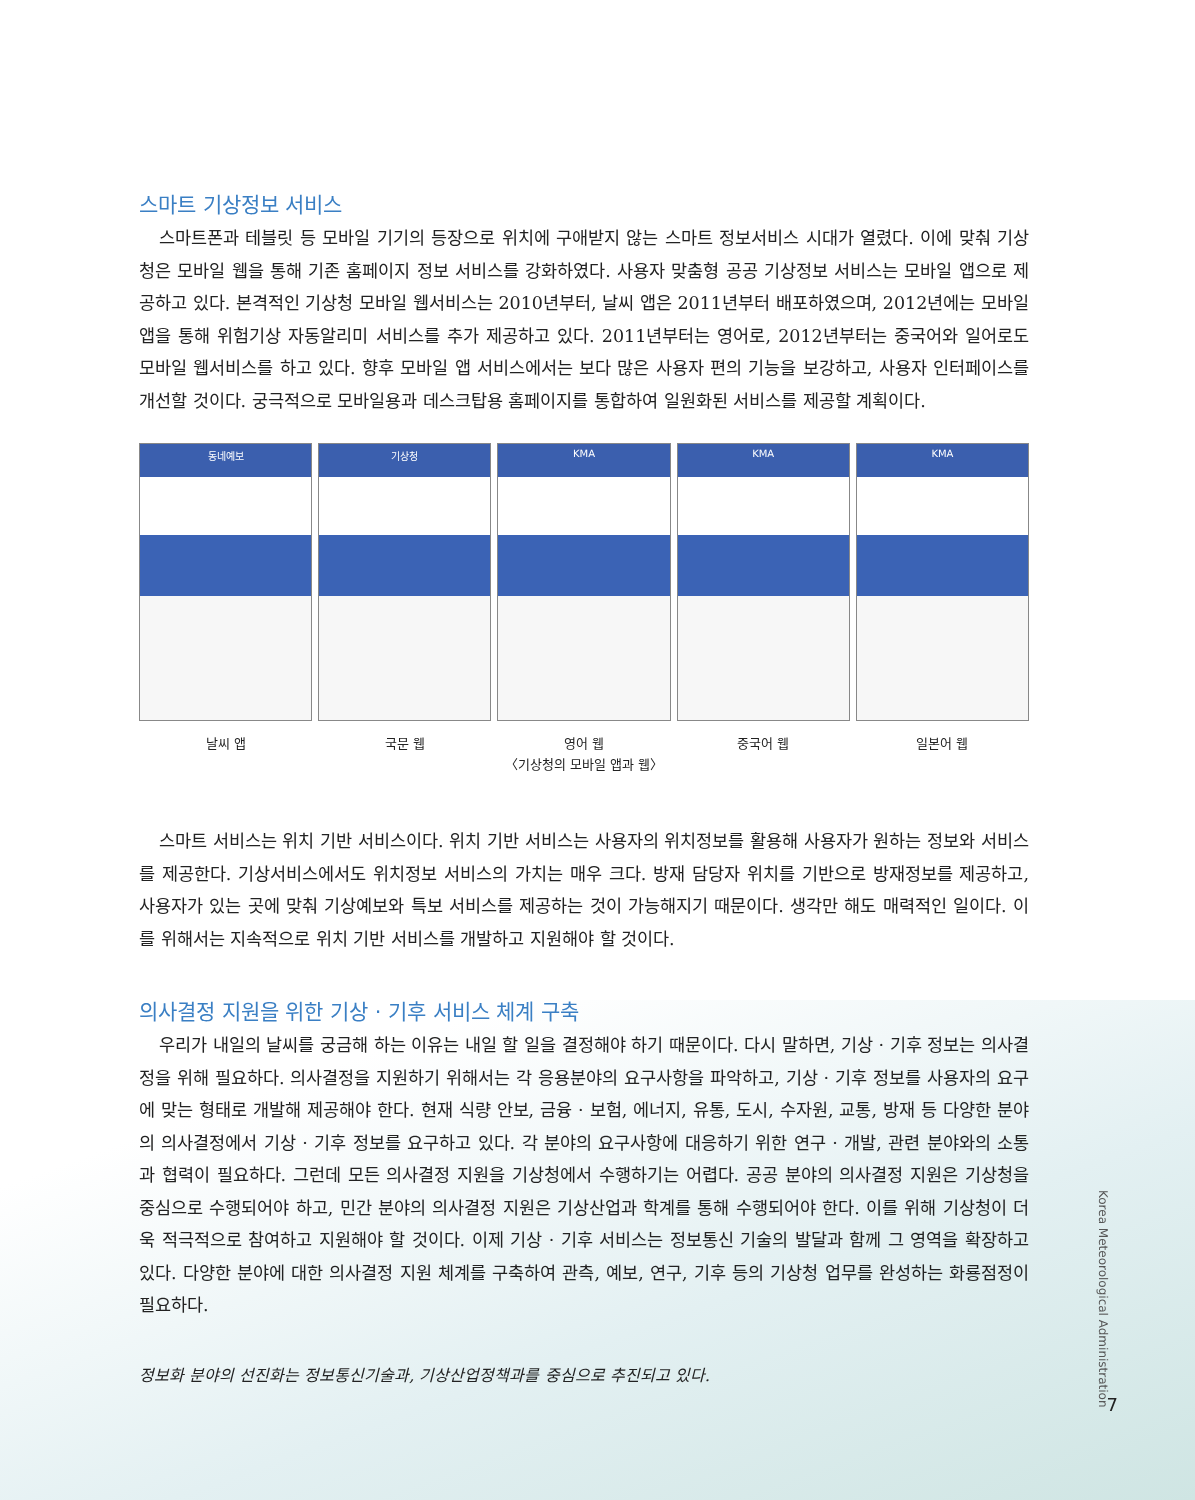스마트 기상정보 서비스
스마트폰과 테블릿 등 모바일 기기의 등장으로 위치에 구애받지 않는 스마트 정보서비스 시대가 열렸다. 이에 맞춰 기상청은 모바일 웹을 통해 기존 홈페이지 정보 서비스를 강화하였다. 사용자 맞춤형 공공 기상정보 서비스는 모바일 앱으로 제공하고 있다. 본격적인 기상청 모바일 웹서비스는 2010년부터, 날씨 앱은 2011년부터 배포하였으며, 2012년에는 모바일 앱을 통해 위험기상 자동알리미 서비스를 추가 제공하고 있다. 2011년부터는 영어로, 2012년부터는 중국어와 일어로도 모바일 웹서비스를 하고 있다. 향후 모바일 앱 서비스에서는 보다 많은 사용자 편의 기능을 보강하고, 사용자 인터페이스를 개선할 것이다. 궁극적으로 모바일용과 데스크탑용 홈페이지를 통합하여 일원화된 서비스를 제공할 계획이다.
동네예보
날씨 앱
기상청
국문 웹
KMA
영어 웹
KMA
중국어 웹
KMA
일본어 웹
〈기상청의 모바일 앱과 웹〉
스마트 서비스는 위치 기반 서비스이다. 위치 기반 서비스는 사용자의 위치정보를 활용해 사용자가 원하는 정보와 서비스를 제공한다. 기상서비스에서도 위치정보 서비스의 가치는 매우 크다. 방재 담당자 위치를 기반으로 방재정보를 제공하고, 사용자가 있는 곳에 맞춰 기상예보와 특보 서비스를 제공하는 것이 가능해지기 때문이다. 생각만 해도 매력적인 일이다. 이를 위해서는 지속적으로 위치 기반 서비스를 개발하고 지원해야 할 것이다.
의사결정 지원을 위한 기상 · 기후 서비스 체계 구축
우리가 내일의 날씨를 궁금해 하는 이유는 내일 할 일을 결정해야 하기 때문이다. 다시 말하면, 기상 · 기후 정보는 의사결정을 위해 필요하다. 의사결정을 지원하기 위해서는 각 응용분야의 요구사항을 파악하고, 기상 · 기후 정보를 사용자의 요구에 맞는 형태로 개발해 제공해야 한다. 현재 식량 안보, 금융 · 보험, 에너지, 유통, 도시, 수자원, 교통, 방재 등 다양한 분야의 의사결정에서 기상 · 기후 정보를 요구하고 있다. 각 분야의 요구사항에 대응하기 위한 연구 · 개발, 관련 분야와의 소통과 협력이 필요하다. 그런데 모든 의사결정 지원을 기상청에서 수행하기는 어렵다. 공공 분야의 의사결정 지원은 기상청을 중심으로 수행되어야 하고, 민간 분야의 의사결정 지원은 기상산업과 학계를 통해 수행되어야 한다. 이를 위해 기상청이 더욱 적극적으로 참여하고 지원해야 할 것이다. 이제 기상 · 기후 서비스는 정보통신 기술의 발달과 함께 그 영역을 확장하고 있다. 다양한 분야에 대한 의사결정 지원 체계를 구축하여 관측, 예보, 연구, 기후 등의 기상청 업무를 완성하는 화룡점정이 필요하다.
정보화 분야의 선진화는 정보통신기술과, 기상산업정책과를 중심으로 추진되고 있다.
Korea Meteorological Administration
7